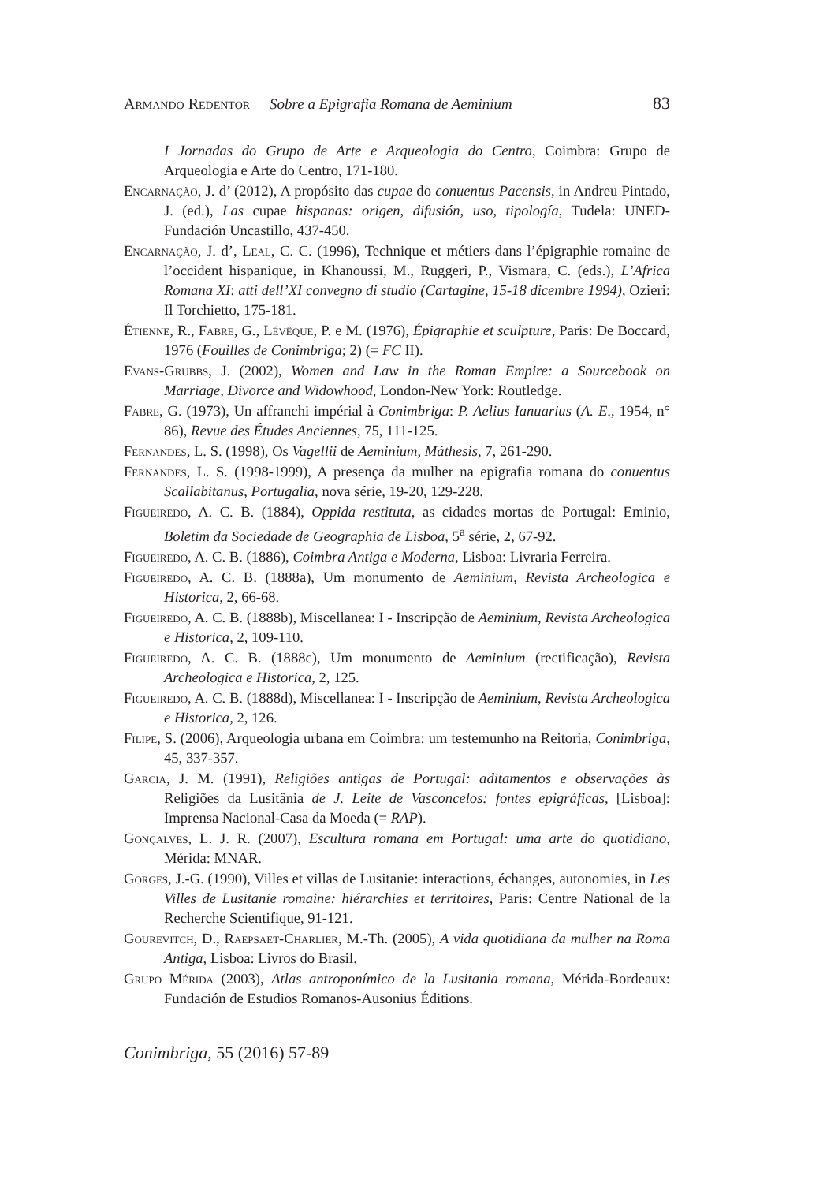Armando Redentor Sobre a Epigrafia Romana de Aeminium 83
I Jornadas do Grupo de Arte e Arqueologia do Centro, Coimbra: Grupo de Arqueologia e Arte do Centro, 171-180.
Encarnação, J. d’ (2012), A propósito das cupae do conuentus Pacensis, in Andreu Pintado, J. (ed.), Las cupae hispanas: origen, difusión, uso, tipología, Tudela: UNED-Fundación Uncastillo, 437-450.
Encarnação, J. d’, Leal, C. C. (1996), Technique et métiers dans l’épigraphie romaine de l’occident hispanique, in Khanoussi, M., Ruggeri, P., Vismara, C. (eds.), L’Africa Romana XI: atti dell’XI convegno di studio (Cartagine, 15-18 dicembre 1994), Ozieri: Il Torchietto, 175-181.
Étienne, R., Fabre, G., Lévêque, P. e M. (1976), Épigraphie et sculpture, Paris: De Boccard, 1976 (Fouilles de Conimbriga; 2) (= FC II).
Evans-Grubbs, J. (2002), Women and Law in the Roman Empire: a Sourcebook on Marriage, Divorce and Widowhood, London-New York: Routledge.
Fabre, G. (1973), Un affranchi impérial à Conimbriga: P. Aelius Ianuarius (A. E., 1954, n° 86), Revue des Études Anciennes, 75, 111-125.
Fernandes, L. S. (1998), Os Vagellii de Aeminium, Máthesis, 7, 261-290.
Fernandes, L. S. (1998-1999), A presença da mulher na epigrafia romana do conuentus Scallabitanus, Portugalia, nova série, 19-20, 129-228.
Figueiredo, A. C. B. (1884), Oppida restituta, as cidades mortas de Portugal: Eminio, Boletim da Sociedade de Geographia de Lisboa, 5<sup>a</sup> série, 2, 67-92.
Figueiredo, A. C. B. (1886), Coimbra Antiga e Moderna, Lisboa: Livraria Ferreira.
Figueiredo, A. C. B. (1888a), Um monumento de Aeminium, Revista Archeologica e Historica, 2, 66-68.
Figueiredo, A. C. B. (1888b), Miscellanea: I - Inscripção de Aeminium, Revista Archeologica e Historica, 2, 109-110.
Figueiredo, A. C. B. (1888c), Um monumento de Aeminium (rectificação), Revista Archeologica e Historica, 2, 125.
Figueiredo, A. C. B. (1888d), Miscellanea: I - Inscripção de Aeminium, Revista Archeologica e Historica, 2, 126.
Filipe, S. (2006), Arqueologia urbana em Coimbra: um testemunho na Reitoria, Conimbriga, 45, 337-357.
Garcia, J. M. (1991), Religiões antigas de Portugal: aditamentos e observações às Religiões da Lusitânia de J. Leite de Vasconcelos: fontes epigráficas, [Lisboa]: Imprensa Nacional-Casa da Moeda (= RAP).
Gonçalves, L. J. R. (2007), Escultura romana em Portugal: uma arte do quotidiano, Mérida: MNAR.
Gorges, J.-G. (1990), Villes et villas de Lusitanie: interactions, échanges, autonomies, in Les Villes de Lusitanie romaine: hiérarchies et territoires, Paris: Centre National de la Recherche Scientifique, 91-121.
Gourevitch, D., Raepsaet-Charlier, M.-Th. (2005), A vida quotidiana da mulher na Roma Antiga, Lisboa: Livros do Brasil.
Grupo Mérida (2003), Atlas antroponímico de la Lusitania romana, Mérida-Bordeaux: Fundación de Estudios Romanos-Ausonius Éditions.
Conimbriga, 55 (2016) 57-89